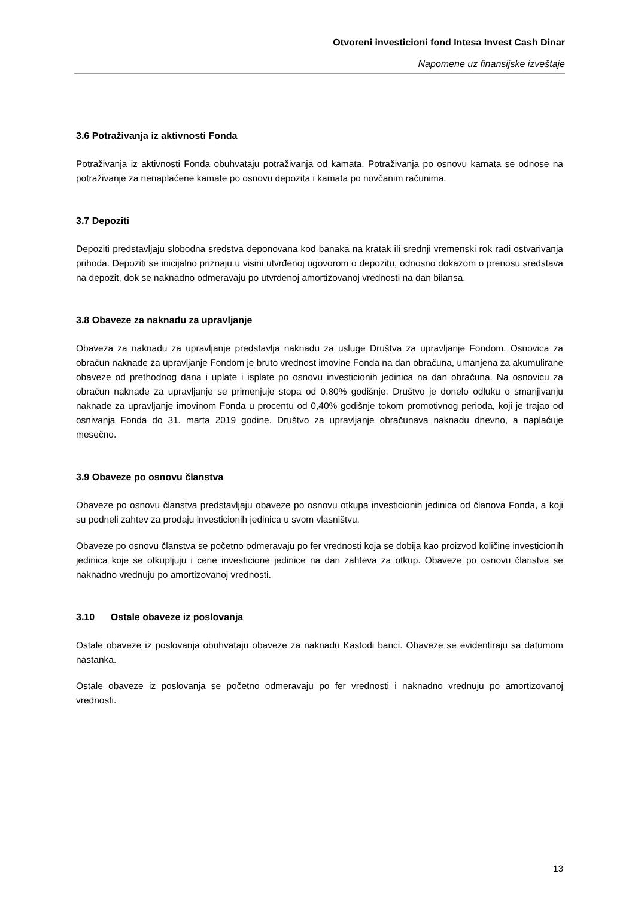Otvoreni investicioni fond Intesa Invest Cash Dinar
Napomene uz finansijske izveštaje
3.6 Potraživanja iz aktivnosti Fonda
Potraživanja iz aktivnosti Fonda obuhvataju potraživanja od kamata. Potraživanja po osnovu kamata se odnose na potraživanje za nenaplaćene kamate po osnovu depozita i kamata po novčanim računima.
3.7 Depoziti
Depoziti predstavljaju slobodna sredstva deponovana kod banaka na kratak ili srednji vremenski rok radi ostvarivanja prihoda. Depoziti se inicijalno priznaju u visini utvrđenoj ugovorom o depozitu, odnosno dokazom o prenosu sredstava na depozit, dok se naknadno odmeravaju po utvrđenoj amortizovanoj vrednosti na dan bilansa.
3.8 Obaveze za naknadu za upravljanje
Obaveza za naknadu za upravljanje predstavlja naknadu za usluge Društva za upravljanje Fondom. Osnovica za obračun naknade za upravljanje Fondom je bruto vrednost imovine Fonda na dan obračuna, umanjena za akumulirane obaveze od prethodnog dana i uplate i isplate po osnovu investicionih jedinica na dan obračuna. Na osnovicu za obračun naknade za upravljanje se primenjuje stopa od 0,80% godišnje. Društvo je donelo odluku o smanjivanju naknade za upravljanje imovinom Fonda u procentu od 0,40% godišnje tokom promotivnog perioda, koji je trajao od osnivanja Fonda do 31. marta 2019 godine. Društvo za upravljanje obračunava naknadu dnevno, a naplaćuje mesečno.
3.9 Obaveze po osnovu članstva
Obaveze po osnovu članstva predstavljaju obaveze po osnovu otkupa investicionih jedinica od članova Fonda, a koji su podneli zahtev za prodaju investicionih jedinica u svom vlasništvu.
Obaveze po osnovu članstva se početno odmeravaju po fer vrednosti koja se dobija kao proizvod količine investicionih jedinica koje se otkupljuju i cene investicione jedinice na dan zahteva za otkup. Obaveze po osnovu članstva se naknadno vrednuju po amortizovanoj vrednosti.
3.10 Ostale obaveze iz poslovanja
Ostale obaveze iz poslovanja obuhvataju obaveze za naknadu Kastodi banci. Obaveze se evidentiraju sa datumom nastanka.
Ostale obaveze iz poslovanja se početno odmeravaju po fer vrednosti i naknadno vrednuju po amortizovanoj vrednosti.
13